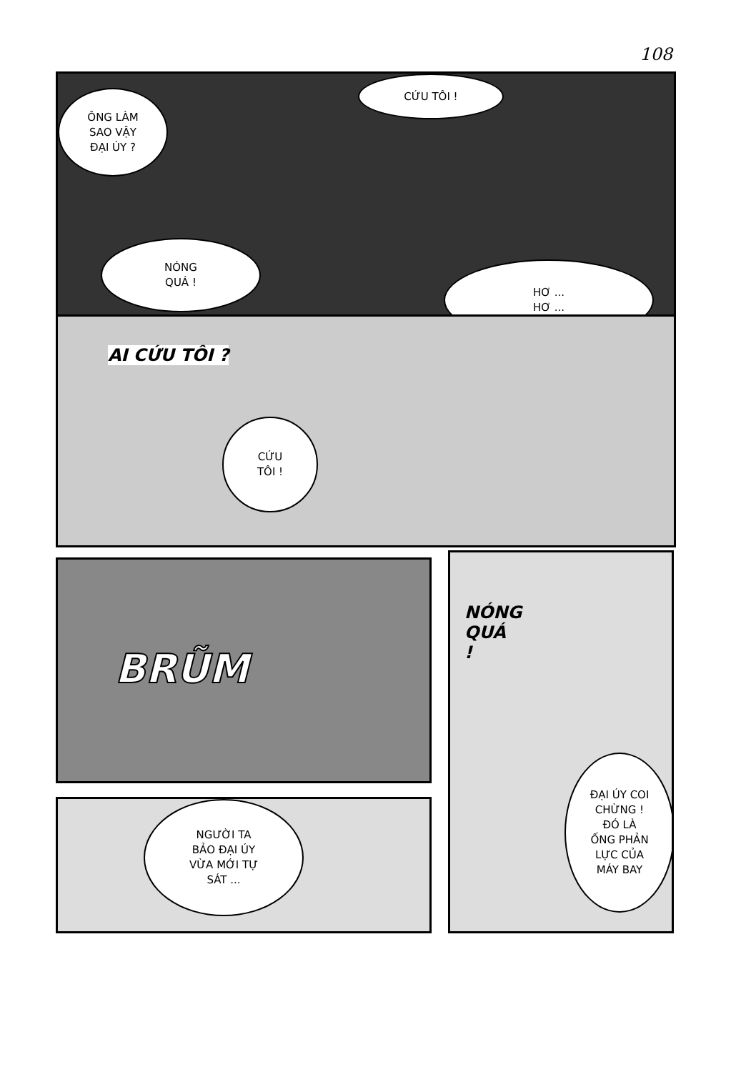108
ÔNG LÀM
SAO VẬY
ĐẠI ÚY ?
CỨU TÔI !
NÓNG
QUÁ !
HƠ ...
HƠ ...
AI CỨU TÔI ?
CỨU
TÔI !
BRŨM
NÓNG
QUÁ
!
ĐẠI ÚY COI
CHỪNG !
ĐÓ LÀ
ỐNG PHẢN
LỰC CỦA
MÁY BAY
NGƯỜI TA
BẢO ĐẠI ÚY
VỪA MỚI TỰ
SÁT ...